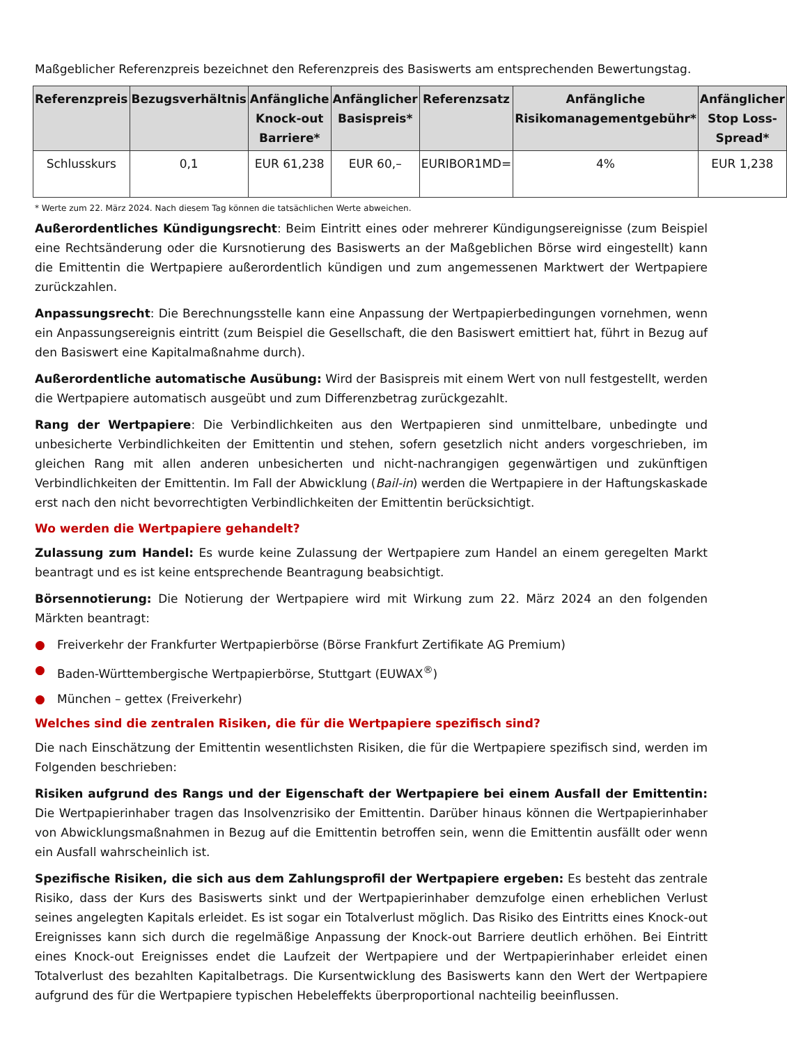Maßgeblicher Referenzpreis bezeichnet den Referenzpreis des Basiswerts am entsprechenden Bewertungstag.
| Referenzpreis | Bezugsverhältnis | Anfängliche Knock-out Barriere* | Anfänglicher Basispreis* | Referenzsatz | Anfängliche Risikomanagementgebühr* | Anfänglicher Stop Loss-Spread* |
| --- | --- | --- | --- | --- | --- | --- |
| Schlusskurs | 0,1 | EUR 61,238 | EUR 60,– | EURIBOR1MD= | 4% | EUR 1,238 |
* Werte zum 22. März 2024. Nach diesem Tag können die tatsächlichen Werte abweichen.
Außerordentliches Kündigungsrecht: Beim Eintritt eines oder mehrerer Kündigungsereignisse (zum Beispiel eine Rechtsänderung oder die Kursnotierung des Basiswerts an der Maßgeblichen Börse wird eingestellt) kann die Emittentin die Wertpapiere außerordentlich kündigen und zum angemessenen Marktwert der Wertpapiere zurückzahlen.
Anpassungsrecht: Die Berechnungsstelle kann eine Anpassung der Wertpapierbedingungen vornehmen, wenn ein Anpassungsereignis eintritt (zum Beispiel die Gesellschaft, die den Basiswert emittiert hat, führt in Bezug auf den Basiswert eine Kapitalmaßnahme durch).
Außerordentliche automatische Ausübung: Wird der Basispreis mit einem Wert von null festgestellt, werden die Wertpapiere automatisch ausgeübt und zum Differenzbetrag zurückgezahlt.
Rang der Wertpapiere: Die Verbindlichkeiten aus den Wertpapieren sind unmittelbare, unbedingte und unbesicherte Verbindlichkeiten der Emittentin und stehen, sofern gesetzlich nicht anders vorgeschrieben, im gleichen Rang mit allen anderen unbesicherten und nicht-nachrangigen gegenwärtigen und zukünftigen Verbindlichkeiten der Emittentin. Im Fall der Abwicklung (Bail-in) werden die Wertpapiere in der Haftungskaskade erst nach den nicht bevorrechtigten Verbindlichkeiten der Emittentin berücksichtigt.
Wo werden die Wertpapiere gehandelt?
Zulassung zum Handel: Es wurde keine Zulassung der Wertpapiere zum Handel an einem geregelten Markt beantragt und es ist keine entsprechende Beantragung beabsichtigt.
Börsennotierung: Die Notierung der Wertpapiere wird mit Wirkung zum 22. März 2024 an den folgenden Märkten beantragt:
● Freiverkehr der Frankfurter Wertpapierbörse (Börse Frankfurt Zertifikate AG Premium)
● Baden-Württembergische Wertpapierbörse, Stuttgart (EUWAX<sup>®</sup>)
● München – gettex (Freiverkehr)
Welches sind die zentralen Risiken, die für die Wertpapiere spezifisch sind?
Die nach Einschätzung der Emittentin wesentlichsten Risiken, die für die Wertpapiere spezifisch sind, werden im Folgenden beschrieben:
Risiken aufgrund des Rangs und der Eigenschaft der Wertpapiere bei einem Ausfall der Emittentin: Die Wertpapierinhaber tragen das Insolvenzrisiko der Emittentin. Darüber hinaus können die Wertpapierinhaber von Abwicklungsmaßnahmen in Bezug auf die Emittentin betroffen sein, wenn die Emittentin ausfällt oder wenn ein Ausfall wahrscheinlich ist.
Spezifische Risiken, die sich aus dem Zahlungsprofil der Wertpapiere ergeben: Es besteht das zentrale Risiko, dass der Kurs des Basiswerts sinkt und der Wertpapierinhaber demzufolge einen erheblichen Verlust seines angelegten Kapitals erleidet. Es ist sogar ein Totalverlust möglich. Das Risiko des Eintritts eines Knock-out Ereignisses kann sich durch die regelmäßige Anpassung der Knock-out Barriere deutlich erhöhen. Bei Eintritt eines Knock-out Ereignisses endet die Laufzeit der Wertpapiere und der Wertpapierinhaber erleidet einen Totalverlust des bezahlten Kapitalbetrags. Die Kursentwicklung des Basiswerts kann den Wert der Wertpapiere aufgrund des für die Wertpapiere typischen Hebeleffekts überproportional nachteilig beeinflussen.